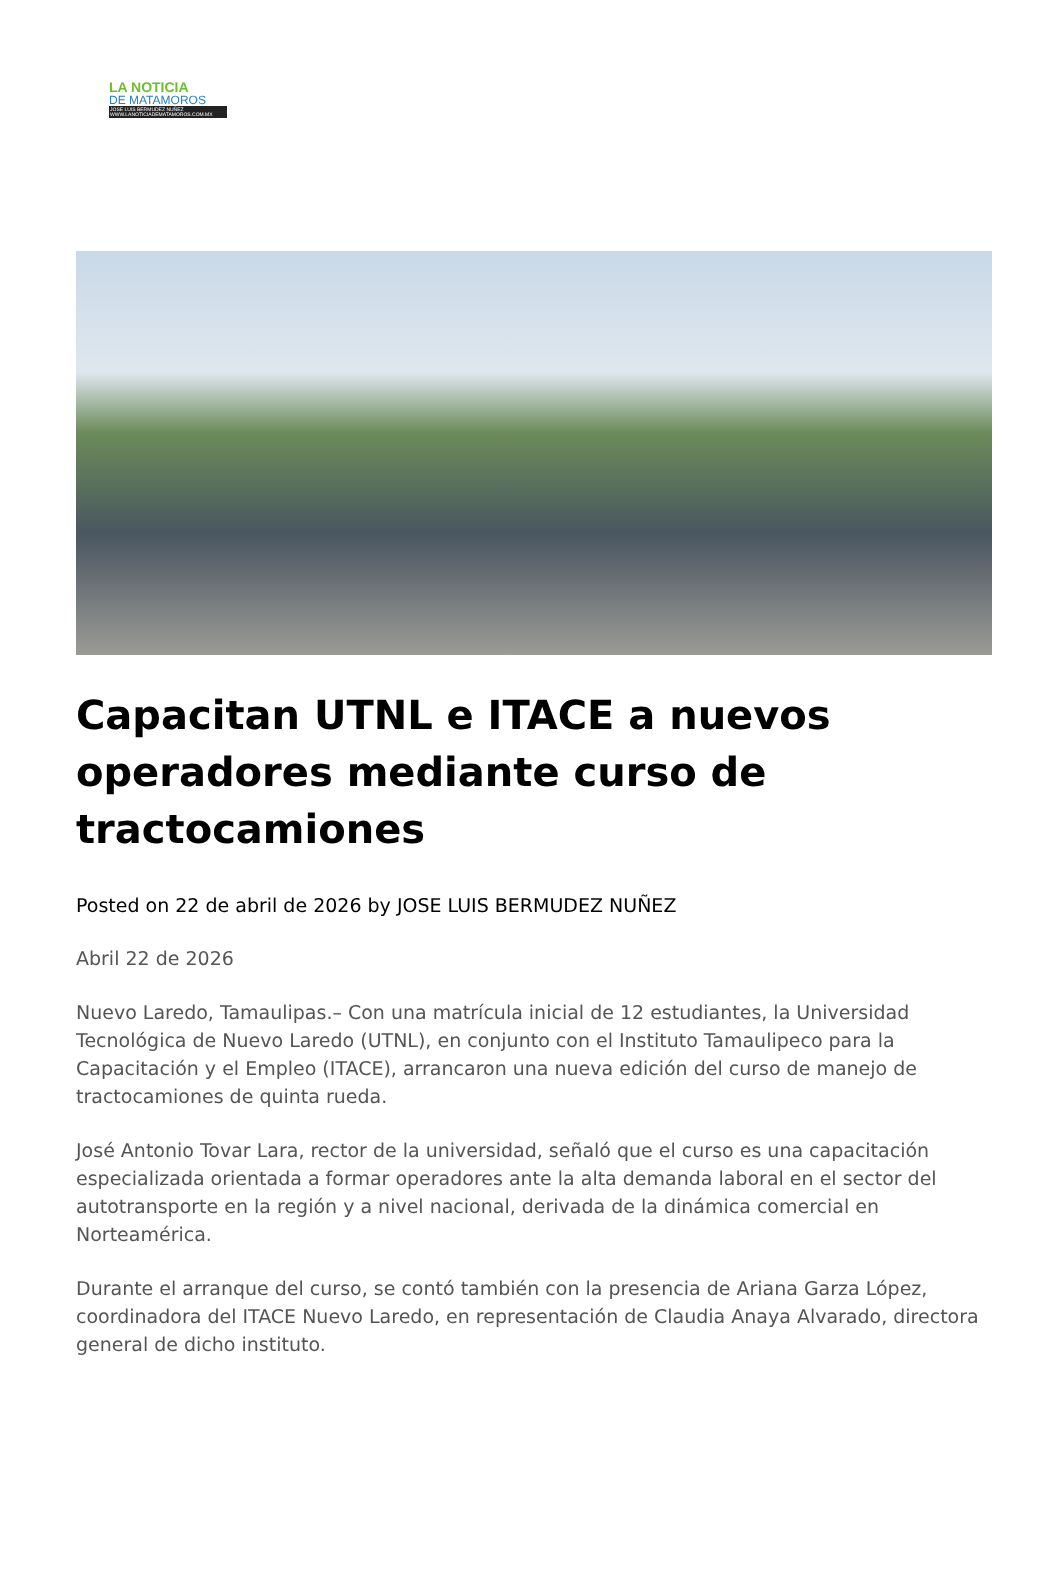LA NOTICIA
DE MATAMOROS
JOSE LUIS BERMUDEZ NUÑEZ WWW.LANOTICIADEMATAMOROS.COM.MX
Capacitan UTNL e ITACE a nuevos operadores mediante curso de tractocamiones
Posted on 22 de abril de 2026 by JOSE LUIS BERMUDEZ NUÑEZ
Abril 22 de 2026
Nuevo Laredo, Tamaulipas.– Con una matrícula inicial de 12 estudiantes, la Universidad Tecnológica de Nuevo Laredo (UTNL), en conjunto con el Instituto Tamaulipeco para la Capacitación y el Empleo (ITACE), arrancaron una nueva edición del curso de manejo de tractocamiones de quinta rueda.
José Antonio Tovar Lara, rector de la universidad, señaló que el curso es una capacitación especializada orientada a formar operadores ante la alta demanda laboral en el sector del autotransporte en la región y a nivel nacional, derivada de la dinámica comercial en Norteamérica.
Durante el arranque del curso, se contó también con la presencia de Ariana Garza López, coordinadora del ITACE Nuevo Laredo, en representación de Claudia Anaya Alvarado, directora general de dicho instituto.